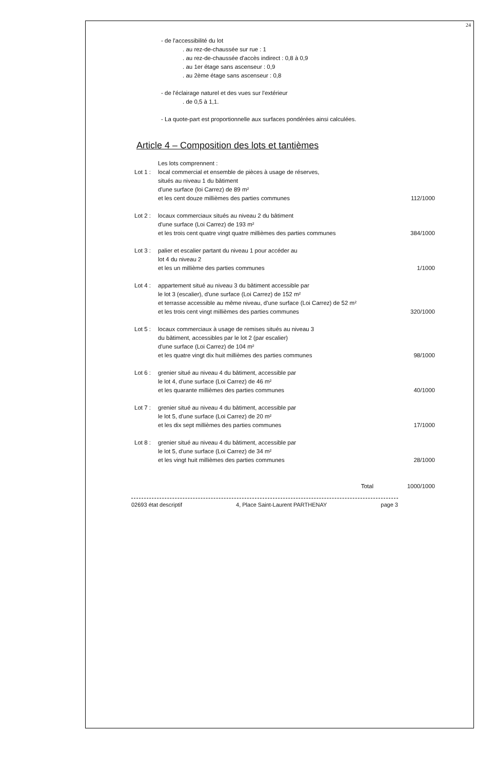24
- de l'accessibilité du lot
. au rez-de-chaussée sur rue : 1
. au rez-de-chaussée d'accès indirect : 0,8 à 0,9
. au 1er étage sans ascenseur : 0,9
. au 2ème étage sans ascenseur : 0,8
- de l'éclairage naturel et des vues sur l'extérieur
. de 0,5 à 1,1.
- La quote-part est proportionnelle aux surfaces pondérées ainsi calculées.
Article 4 – Composition des lots et tantièmes
| | Les lots comprennent : | |
| Lot 1 : | local commercial et ensemble de pièces à usage de réserves, situés au niveau 1 du bâtiment d'une surface (loi Carrez) de 89 m² et les cent douze millièmes des parties communes | 112/1000 |
| Lot 2 : | locaux commerciaux situés au niveau 2 du bâtiment d'une surface (Loi Carrez) de 193 m² et les trois cent quatre vingt quatre millièmes des parties communes | 384/1000 |
| Lot 3 : | palier et escalier partant du niveau 1 pour accéder au lot 4 du niveau 2 et les un millième des parties communes | 1/1000 |
| Lot 4 : | appartement situé au niveau 3 du bâtiment accessible par le lot 3 (escalier), d'une surface (Loi Carrez) de 152 m² et terrasse accessible au même niveau, d'une surface (Loi Carrez) de 52 m² et les trois cent vingt millièmes des parties communes | 320/1000 |
| Lot 5 : | locaux commerciaux à usage de remises situés au niveau 3 du bâtiment, accessibles par le lot 2 (par escalier) d'une surface (Loi Carrez) de 104 m² et les quatre vingt dix huit millièmes des parties communes | 98/1000 |
| Lot 6 : | grenier situé au niveau 4 du bâtiment, accessible par le lot 4, d'une surface (Loi Carrez) de 46 m² et les quarante millièmes des parties communes | 40/1000 |
| Lot 7 : | grenier situé au niveau 4 du bâtiment, accessible par le lot 5, d'une surface (Loi Carrez) de 20 m² et les dix sept millièmes des parties communes | 17/1000 |
| Lot 8 : | grenier situé au niveau 4 du bâtiment, accessible par le lot 5, d'une surface (Loi Carrez) de 34 m² et les vingt huit millièmes des parties communes | 28/1000 |
| | Total | 1000/1000 |
02693 état descriptif 4, Place Saint-Laurent PARTHENAY page 3